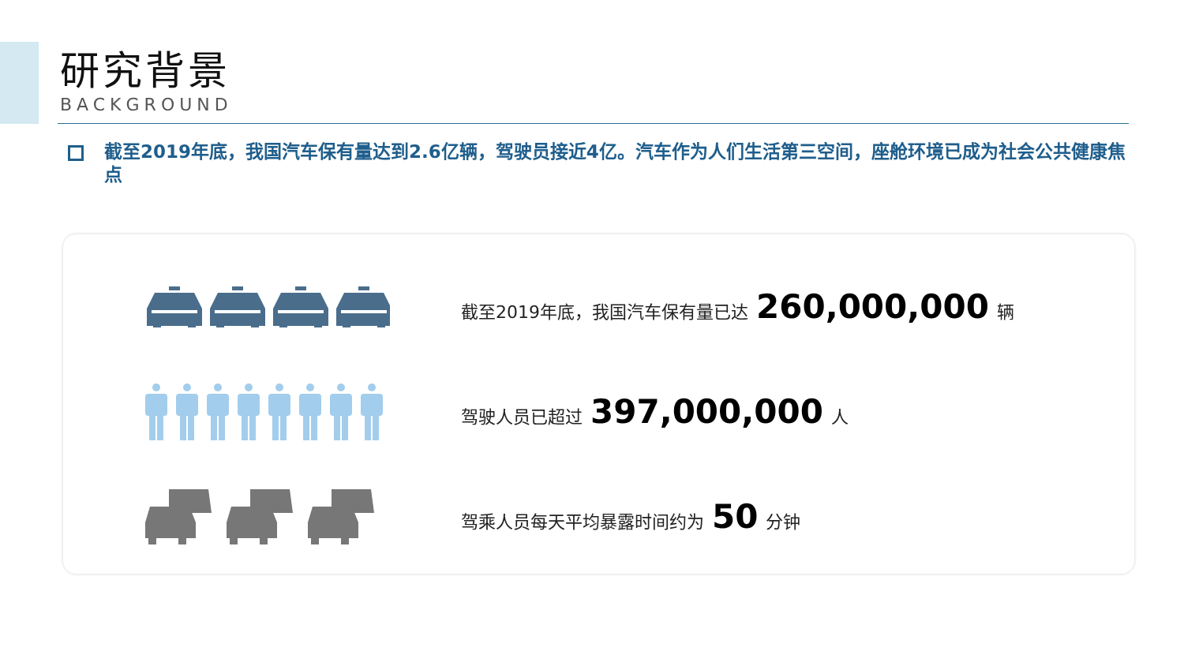研究背景
BACKGROUND
截至2019年底，我国汽车保有量达到2.6亿辆，驾驶员接近4亿。汽车作为人们生活第三空间，座舱环境已成为社会公共健康焦点
截至2019年底，我国汽车保有量已达 260,000,000 辆
驾驶人员已超过 397,000,000 人
驾乘人员每天平均暴露时间约为 50 分钟